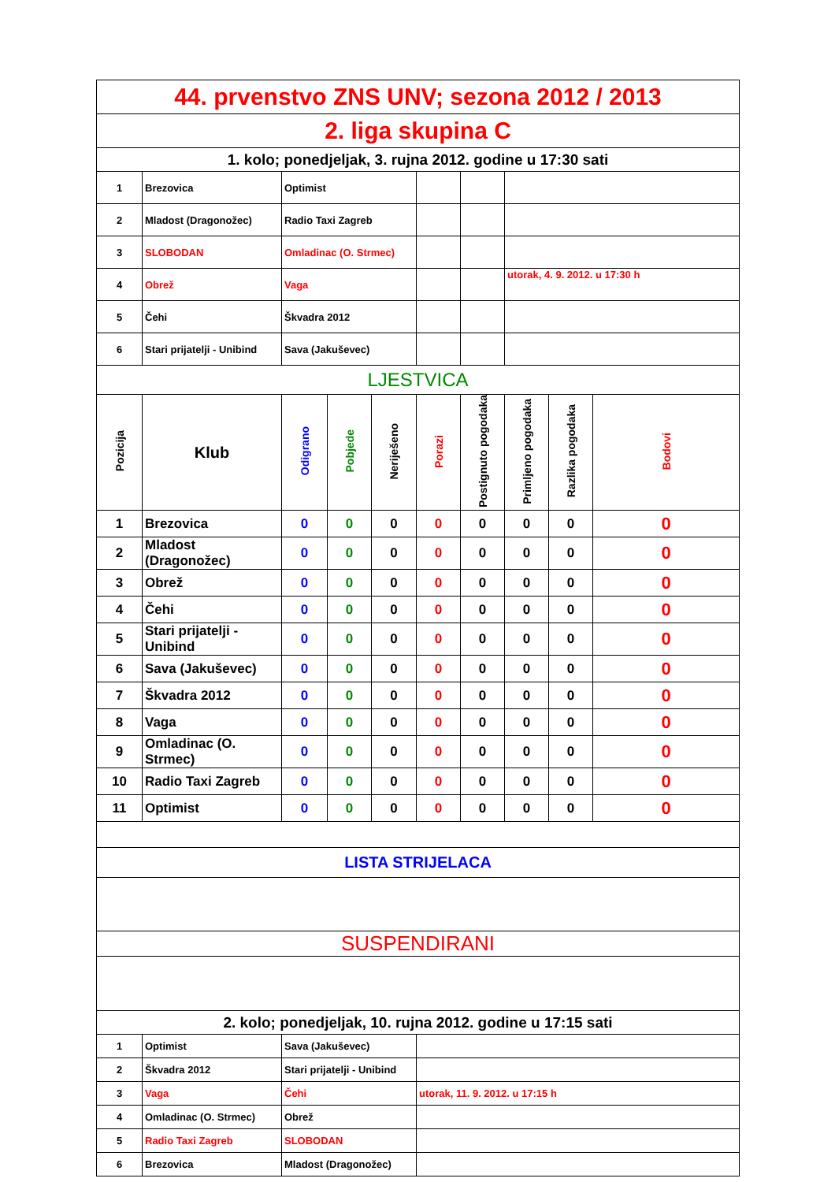| 44. prvenstvo ZNS UNV; sezona 2012 / 2013 | | | | | | | | | |
| 2. liga skupina C | | | | | | | | | |
| 1. kolo; ponedjeljak, 3. rujna 2012. godine u 17:30 sati | | | | | | | | | |
| 1 | Brezovica | Optimist | | | | | | | |
| 2 | Mladost (Dragonožec) | Radio Taxi Zagreb | | | | | | | |
| 3 | SLOBODAN | Omladinac (O. Strmec) | | | | | | | |
| 4 | Obrež | Vaga | | | | | utorak, 4. 9. 2012. u 17:30 h | | |
| 5 | Čehi | Škvadra 2012 | | | | | | | |
| 6 | Stari prijatelji - Unibind | Sava (Jakuševec) | | | | | | | |
| LJESTVICA | | | | | | | | | |
| Pozicija | Klub | Odigrano | Pobjede | Neriješeno | Porazi | Postignuto pogodaka | Primljeno pogodaka | Razlika pogodaka | Bodovi |
| 1 | Brezovica | 0 | 0 | 0 | 0 | 0 | 0 | 0 | 0 |
| 2 | Mladost (Dragonožec) | 0 | 0 | 0 | 0 | 0 | 0 | 0 | 0 |
| 3 | Obrež | 0 | 0 | 0 | 0 | 0 | 0 | 0 | 0 |
| 4 | Čehi | 0 | 0 | 0 | 0 | 0 | 0 | 0 | 0 |
| 5 | Stari prijatelji - Unibind | 0 | 0 | 0 | 0 | 0 | 0 | 0 | 0 |
| 6 | Sava (Jakuševec) | 0 | 0 | 0 | 0 | 0 | 0 | 0 | 0 |
| 7 | Škvadra 2012 | 0 | 0 | 0 | 0 | 0 | 0 | 0 | 0 |
| 8 | Vaga | 0 | 0 | 0 | 0 | 0 | 0 | 0 | 0 |
| 9 | Omladinac (O. Strmec) | 0 | 0 | 0 | 0 | 0 | 0 | 0 | 0 |
| 10 | Radio Taxi Zagreb | 0 | 0 | 0 | 0 | 0 | 0 | 0 | 0 |
| 11 | Optimist | 0 | 0 | 0 | 0 | 0 | 0 | 0 | 0 |
| LISTA STRIJELACA | | | | | | | | | |
| SUSPENDIRANI | | | | | | | | | |
| 2. kolo; ponedjeljak, 10. rujna 2012. godine u 17:15 sati | | | | | | | | | |
| 1 | Optimist | Sava (Jakuševec) | | | | | | | |
| 2 | Škvadra 2012 | Stari prijatelji - Unibind | | | | | | | |
| 3 | Vaga | Čehi | | | utorak, 11. 9. 2012. u 17:15 h | | | | |
| 4 | Omladinac (O. Strmec) | Obrež | | | | | | | |
| 5 | Radio Taxi Zagreb | SLOBODAN | | | | | | | |
| 6 | Brezovica | Mladost (Dragonožec) | | | | | | | |